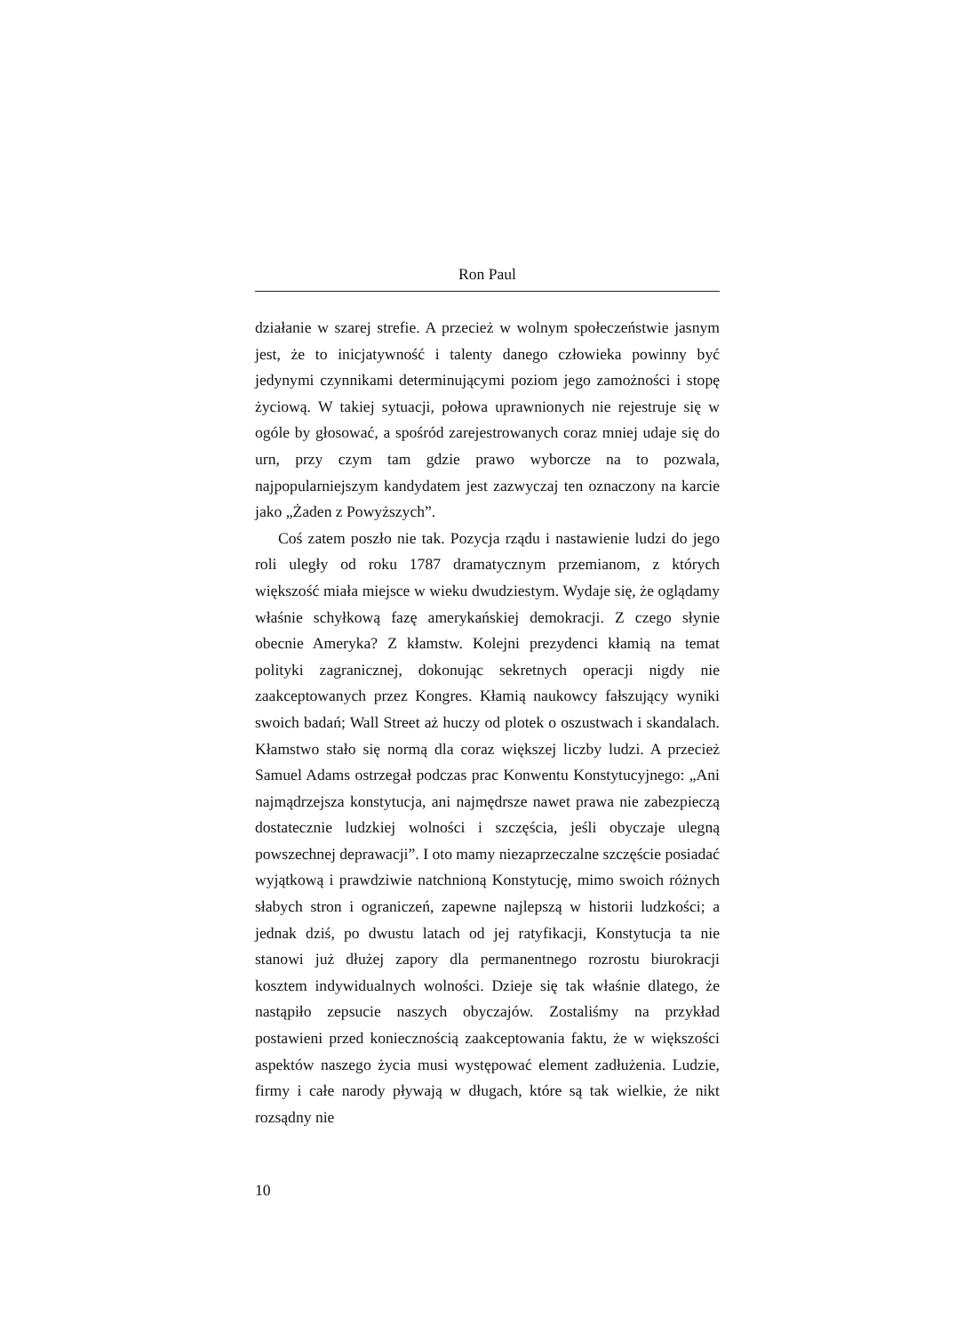Ron Paul
działanie w szarej strefie. A przecież w wolnym społeczeństwie jasnym jest, że to inicjatywność i talenty danego człowieka powinny być jedynymi czynnikami determinującymi poziom jego zamożności i stopę życiową. W takiej sytuacji, połowa uprawnionych nie rejestruje się w ogóle by głosować, a spośród zarejestrowanych coraz mniej udaje się do urn, przy czym tam gdzie prawo wyborcze na to pozwala, najpopularniejszym kandydatem jest zazwyczaj ten oznaczony na karcie jako „Żaden z Powyższych”.
Coś zatem poszło nie tak. Pozycja rządu i nastawienie ludzi do jego roli uległy od roku 1787 dramatycznym przemianom, z których większość miała miejsce w wieku dwudziestym. Wydaje się, że oglądamy właśnie schyłkową fazę amerykańskiej demokracji. Z czego słynie obecnie Ameryka? Z kłamstw. Kolejni prezydenci kłamią na temat polityki zagranicznej, dokonując sekretnych operacji nigdy nie zaakceptowanych przez Kongres. Kłamią naukowcy fałszujący wyniki swoich badań; Wall Street aż huczy od plotek o oszustwach i skandalach. Kłamstwo stało się normą dla coraz większej liczby ludzi. A przecież Samuel Adams ostrzegał podczas prac Konwentu Konstytucyjnego: „Ani najmądrzejsza konstytucja, ani najmędrsze nawet prawa nie zabezpieczą dostatecznie ludzkiej wolności i szczęścia, jeśli obyczaje ulegną powszechnej deprawacji”. I oto mamy niezaprzeczalne szczęście posiadać wyjątkową i prawdziwie natchnioną Konstytucję, mimo swoich różnych słabych stron i ograniczeń, zapewne najlepszą w historii ludzkości; a jednak dziś, po dwustu latach od jej ratyfikacji, Konstytucja ta nie stanowi już dłużej zapory dla permanentnego rozrostu biurokracji kosztem indywidualnych wolności. Dzieje się tak właśnie dlatego, że nastąpiło zepsucie naszych obyczajów. Zostaliśmy na przykład postawieni przed koniecznością zaakceptowania faktu, że w większości aspektów naszego życia musi występować element zadłużenia. Ludzie, firmy i całe narody pływają w długach, które są tak wielkie, że nikt rozsądny nie
10